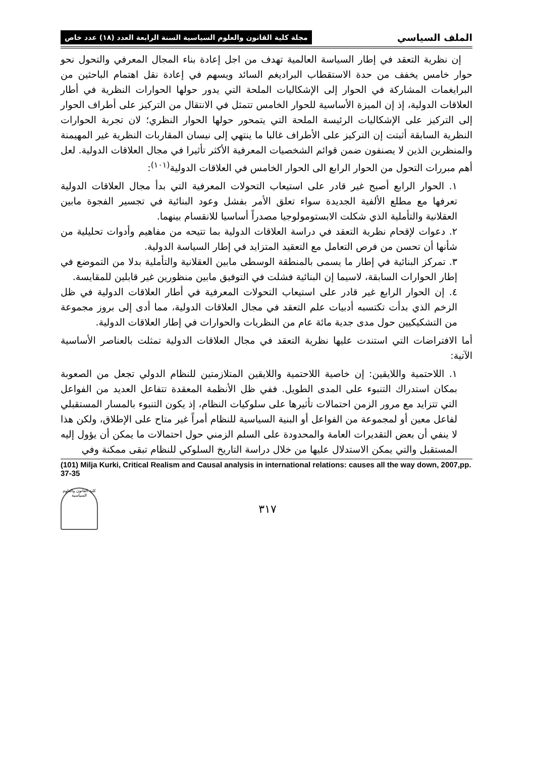الملف السياسي مجلة كلية القانون والعلوم السياسية السنة الرابعة العدد (١٨) عدد خاص
إن نظرية التعقد في إطار السياسة العالمية تهدف من اجل إعادة بناء المجال المعرفي والتحول نحو حوار خامس يخفف من حدة الاستقطاب البراديغم السائد ويسهم في إعادة نقل اهتمام الباحثين من البرايغمات المشاركة في الحوار إلى الإشكاليات الملحة التي يدور حولها الحوارات النظرية في أطار العلاقات الدولية، إذ إن الميزة الأساسية للحوار الخامس تتمثل في الانتقال من التركيز على أطراف الحوار إلى التركيز على الإشكاليات الرئيسة الملحة التي يتمحور حولها الحوار النظري؛ لان تجربة الحوارات النظرية السابقة أثبتت إن التركيز على الأطراف غالبا ما ينتهي إلى نيسان المقاربات النظرية غير المهيمنة والمنظرين الذين لا يصنفون ضمن قوائم الشخصيات المعرفية الأكثر تأثيرا في مجال العلاقات الدولية. لعل أهم مبررات التحول من الحوار الرابع الى الحوار الخامس في العلاقات الدولية<sup>(١٠١)</sup>:
١. الحوار الرابع أصبح غير قادر على استيعاب التحولات المعرفية التي بدأ مجال العلاقات الدولية تعرفها مع مطلع الألفية الجديدة سواء تعلق الأمر بفشل وعود البنائية في تجسير الفجوة مابين العقلانية والتأملية الذي شكلت الابستومولوجيا مصدراً أساسيا للانقسام بينهما.
٢. دعوات لإقحام نظرية التعقد في دراسة العلاقات الدولية بما تتيحه من مفاهيم وأدوات تحليلية من شأنها أن تحسن من فرص التعامل مع التعقيد المتزايد في إطار السياسة الدولية.
٣. تمركز البنائية في إطار ما يسمى بالمنطقة الوسطى مابين العقلانية والتأملية بدلا من التموضع في إطار الحوارات السابقة، لاسيما إن البنائية فشلت في التوفيق مابين منظورين غير قابلين للمقايسة.
٤. إن الحوار الرابع غير قادر على استيعاب التحولات المعرفية في أطار العلاقات الدولية في ظل الزخم الذي بدأت تكتسبه أدبيات علم التعقد في مجال العلاقات الدولية، مما أدى إلى بروز مجموعة من التشكيكيين حول مدى جدية مائة عام من النظريات والحوارات في إطار العلاقات الدولية.
أما الافتراضات التي استندت عليها نظرية التعقد في مجال العلاقات الدولية تمثلت بالعناصر الأساسية الآتية:
١. اللاحتمية واللايقين: إن خاصية اللاحتمية واللايقين المتلازمتين للنظام الدولي تجعل من الصعوبة بمكان استدراك التنبوء على المدى الطويل. ففي ظل الأنظمة المعقدة تتفاعل العديد من الفواعل التي تتزايد مع مرور الزمن احتمالات تأثيرها على سلوكيات النظام، إذ يكون التنبوء بالمسار المستقبلي لفاعل معين أو لمجموعة من الفواعل أو البنية السياسية للنظام أمراً غير متاح على الإطلاق، ولكن هذا لا ينفي أن بعض التقديرات العامة والمحدودة على السلم الزمني حول احتمالات ما يمكن أن يؤول إليه المستقبل والتي يمكن الاستدلال عليها من خلال دراسة التاريخ السلوكي للنظام تبقى ممكنة وفي
(101) Milja Kurki, Critical Realism and Causal analysis in international relations: causes all the way down, 2007,pp. 37-35
٣١٧
كلية القانون والعلوم السياسية